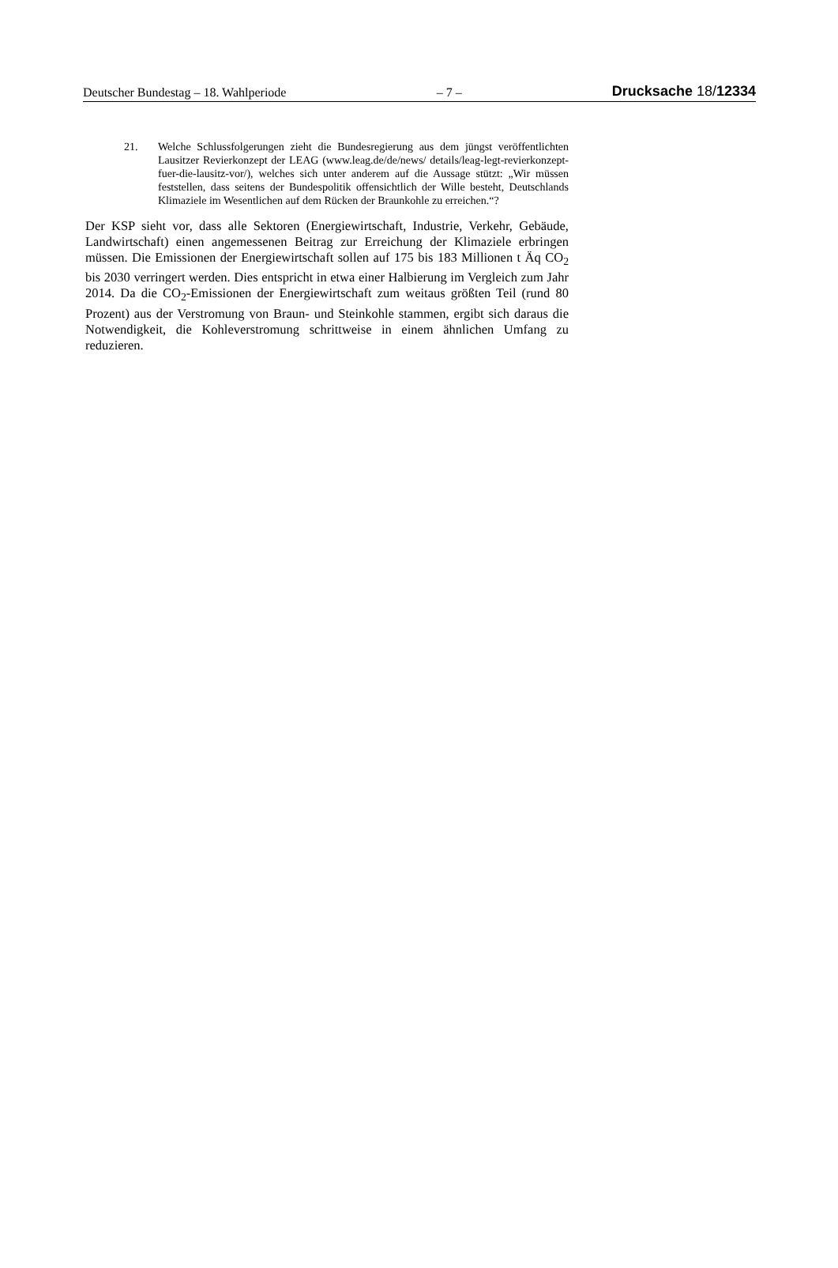Deutscher Bundestag – 18. Wahlperiode – 7 – Drucksache 18/12334
21. Welche Schlussfolgerungen zieht die Bundesregierung aus dem jüngst veröffentlichten Lausitzer Revierkonzept der LEAG (www.leag.de/de/news/ details/leag-legt-revierkonzept-fuer-die-lausitz-vor/), welches sich unter anderem auf die Aussage stützt: „Wir müssen feststellen, dass seitens der Bundespolitik offensichtlich der Wille besteht, Deutschlands Klimaziele im Wesentlichen auf dem Rücken der Braunkohle zu erreichen.“?
Der KSP sieht vor, dass alle Sektoren (Energiewirtschaft, Industrie, Verkehr, Gebäude, Landwirtschaft) einen angemessenen Beitrag zur Erreichung der Klimaziele erbringen müssen. Die Emissionen der Energiewirtschaft sollen auf 175 bis 183 Millionen t Äq CO<sub>2</sub> bis 2030 verringert werden. Dies entspricht in etwa einer Halbierung im Vergleich zum Jahr 2014. Da die CO<sub>2</sub>-Emissionen der Energiewirtschaft zum weitaus größten Teil (rund 80 Prozent) aus der Verstromung von Braun- und Steinkohle stammen, ergibt sich daraus die Notwendigkeit, die Kohleverstromung schrittweise in einem ähnlichen Umfang zu reduzieren.